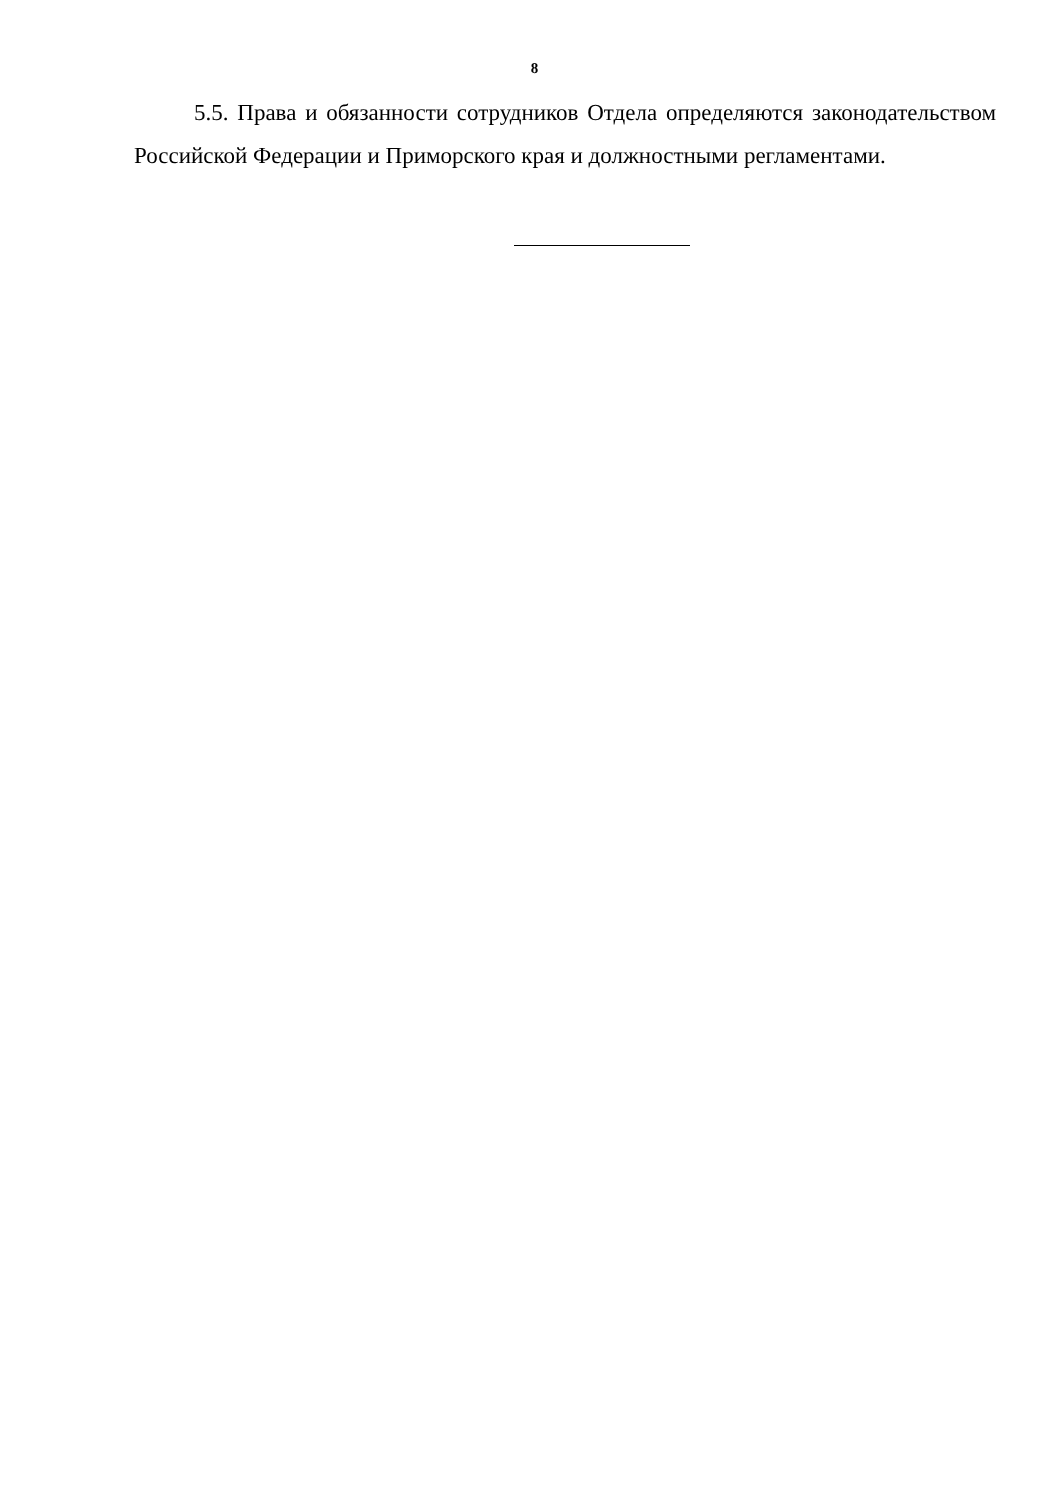8
5.5. Права и обязанности сотрудников Отдела определяются законодательством Российской Федерации и Приморского края и должностными регламентами.